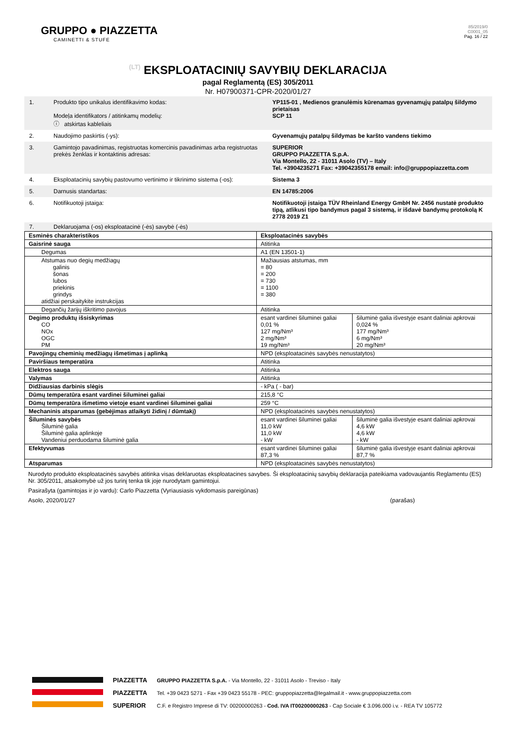GRUPPO ● PIAZZETTA
CAMINETTI & STUFE
85/2019/0
C0001_05
Pag. 16 / 22
(LT) EKSPLOATACINIŲ SAVYBIŲ DEKLARACIJA
pagal Reglamentą (ES) 305/2011
Nr. H07900371-CPR-2020/01/27
| 1. | Produkto tipo unikalus identifikavimo kodas: Modeļa identifikators / atitinkamų modelių: ⓘ atskirtas kableliais | YP115-01 , Medienos granulėmis kūrenamas gyvenamųjų patalpų šildymo prietaisas SCP 11 |
| 2. | Naudojimo paskirtis (-ys): | Gyvenamųjų patalpų šildymas be karšto vandens tiekimo |
| 3. | Gamintojo pavadinimas, registruotas komercinis pavadinimas arba registruotas prekės ženklas ir kontaktinis adresas: | SUPERIOR GRUPPO PIAZZETTA S.p.A. Via Montello, 22 - 31011 Asolo (TV) – Italy Tel. +3904235271 Fax: +39042355178 email: info@gruppopiazzetta.com |
| 4. | Eksploatacinių savybių pastovumo vertinimo ir tikrinimo sistema (-os): | Sistema 3 |
| 5. | Darnusis standartas: | EN 14785:2006 |
| 6. | Notifikuotoji įstaiga: | Notifikuotoji įstaiga TÜV Rheinland Energy GmbH Nr. 2456 nustatė produkto tipą, atlikusi tipo bandymus pagal 3 sistemą, ir išdavė bandymų protokolą K 2778 2019 Z1 |
| 7. | Deklaruojama (-os) eksploatacinė (-ės) savybė (-ės) | |
| Esminės charakteristikos | Eksploatacinės savybės | |
| Gaisrinė sauga | Atitinka | |
| Degumas | A1 (EN 13501-1) | |
| Atstumas nuo degių medžiagų galinis šonas lubos priekinis grindys atidžiai perskaitykite instrukcijas | Mažiausias atstumas, mm = 80 = 200 = 730 = 1100 = 380 | |
| Degančių žarijų iškritimo pavojus | Atitinka | |
| Degimo produktų išsiskyrimas CO NOx OGC PM | esant vardinei šiluminei galiai 0,01 % 127 mg/Nm³ 2 mg/Nm³ 19 mg/Nm³ | šiluminė galia išvestyje esant daliniai apkrovai 0,024 % 177 mg/Nm³ 6 mg/Nm³ 20 mg/Nm³ |
| Pavojingų cheminių medžiagų išmetimas į aplinką | NPD (eksploatacinės savybės nenustatytos) | |
| Paviršiaus temperatūra | Atitinka | |
| Elektros sauga | Atitinka | |
| Valymas | Atitinka | |
| Didžiausias darbinis slėgis | - kPa ( - bar) | |
| Dūmų temperatūra esant vardinei šiluminei galiai | 215,8 °C | |
| Dūmų temperatūra išmetimo vietoje esant vardinei šiluminei galiai | 259 °C | |
| Mechaninis atsparumas (gebėjimas atlaikyti židinį / dūmtakį) | NPD (eksploatacinės savybės nenustatytos) | |
| Šiluminės savybės Šiluminė galia Šiluminė galia aplinkoje Vandeniui perduodama šiluminė galia | esant vardinei šiluminei galiai 11,0 kW 11,0 kW - kW | šiluminė galia išvestyje esant daliniai apkrovai 4,6 kW 4,6 kW - kW |
| Efektyvumas | esant vardinei šiluminei galiai 87,3 % | šiluminė galia išvestyje esant daliniai apkrovai 87,7 % |
| Atsparumas | NPD (eksploatacinės savybės nenustatytos) | |
Nurodyto produkto eksploatacinės savybės atitinka visas deklaruotas eksploatacines savybes. Ši eksploatacinių savybių deklaracija pateikiama vadovaujantis Reglamentu (ES) Nr. 305/2011, atsakomybė už jos turinį tenka tik joje nurodytam gamintojui.
Pasirašyta (gamintojas ir jo vardu): Carlo Piazzetta (Vyriausiasis vykdomasis pareigūnas)
Asolo, 2020/01/27 (parašas)
PIAZZETTA
PIAZZETTA
SUPERIOR
GRUPPO PIAZZETTA S.p.A. - Via Montello, 22 - 31011 Asolo - Treviso - Italy
Tel. +39 0423 5271 - Fax +39 0423 55178 - PEC: gruppopiazzetta@legalmail.it - www.gruppopiazzetta.com
C.F. e Registro Imprese di TV: 00200000263 - Cod. IVA IT00200000263 - Cap Sociale € 3.096.000 i.v. - REA TV 105772